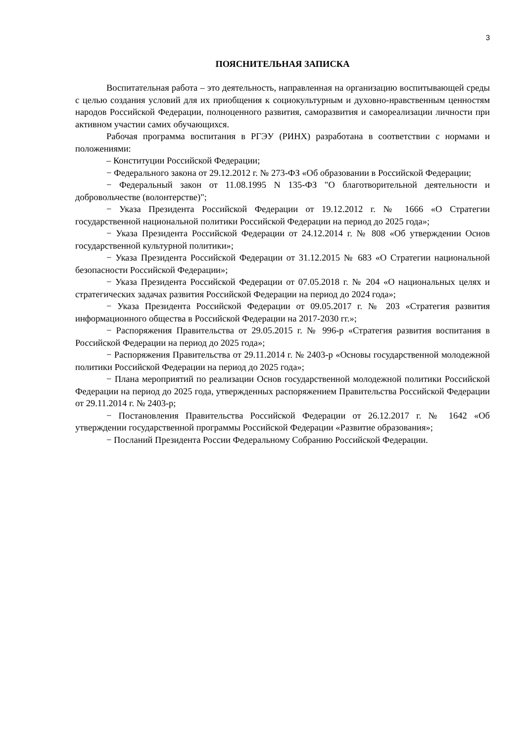3
ПОЯСНИТЕЛЬНАЯ ЗАПИСКА
Воспитательная работа – это деятельность, направленная на организацию воспитывающей среды с целью создания условий для их приобщения к социокультурным и духовно-нравственным ценностям народов Российской Федерации, полноценного развития, саморазвития и самореализации личности при активном участии самих обучающихся.
Рабочая программа воспитания в РГЭУ (РИНХ) разработана в соответствии с нормами и положениями:
– Конституции Российской Федерации;
− Федерального закона от 29.12.2012 г. № 273-ФЗ «Об образовании в Российской Федерации;
− Федеральный закон от 11.08.1995 N 135-ФЗ "О благотворительной деятельности и добровольчестве (волонтерстве)";
− Указа Президента Российской Федерации от 19.12.2012 г. № 1666 «О Стратегии государственной национальной политики Российской Федерации на период до 2025 года»;
− Указа Президента Российской Федерации от 24.12.2014 г. № 808 «Об утверждении Основ государственной культурной политики»;
− Указа Президента Российской Федерации от 31.12.2015 № 683 «О Стратегии национальной безопасности Российской Федерации»;
− Указа Президента Российской Федерации от 07.05.2018 г. № 204 «О национальных целях и стратегических задачах развития Российской Федерации на период до 2024 года»;
− Указа Президента Российской Федерации от 09.05.2017 г. № 203 «Стратегия развития информационного общества в Российской Федерации на 2017-2030 гг.»;
− Распоряжения Правительства от 29.05.2015 г. № 996-р «Стратегия развития воспитания в Российской Федерации на период до 2025 года»;
− Распоряжения Правительства от 29.11.2014 г. № 2403-р «Основы государственной молодежной политики Российской Федерации на период до 2025 года»;
− Плана мероприятий по реализации Основ государственной молодежной политики Российской Федерации на период до 2025 года, утвержденных распоряжением Правительства Российской Федерации от 29.11.2014 г. № 2403-р;
− Постановления Правительства Российской Федерации от 26.12.2017 г. № 1642 «Об утверждении государственной программы Российской Федерации «Развитие образования»;
− Посланий Президента России Федеральному Собранию Российской Федерации.